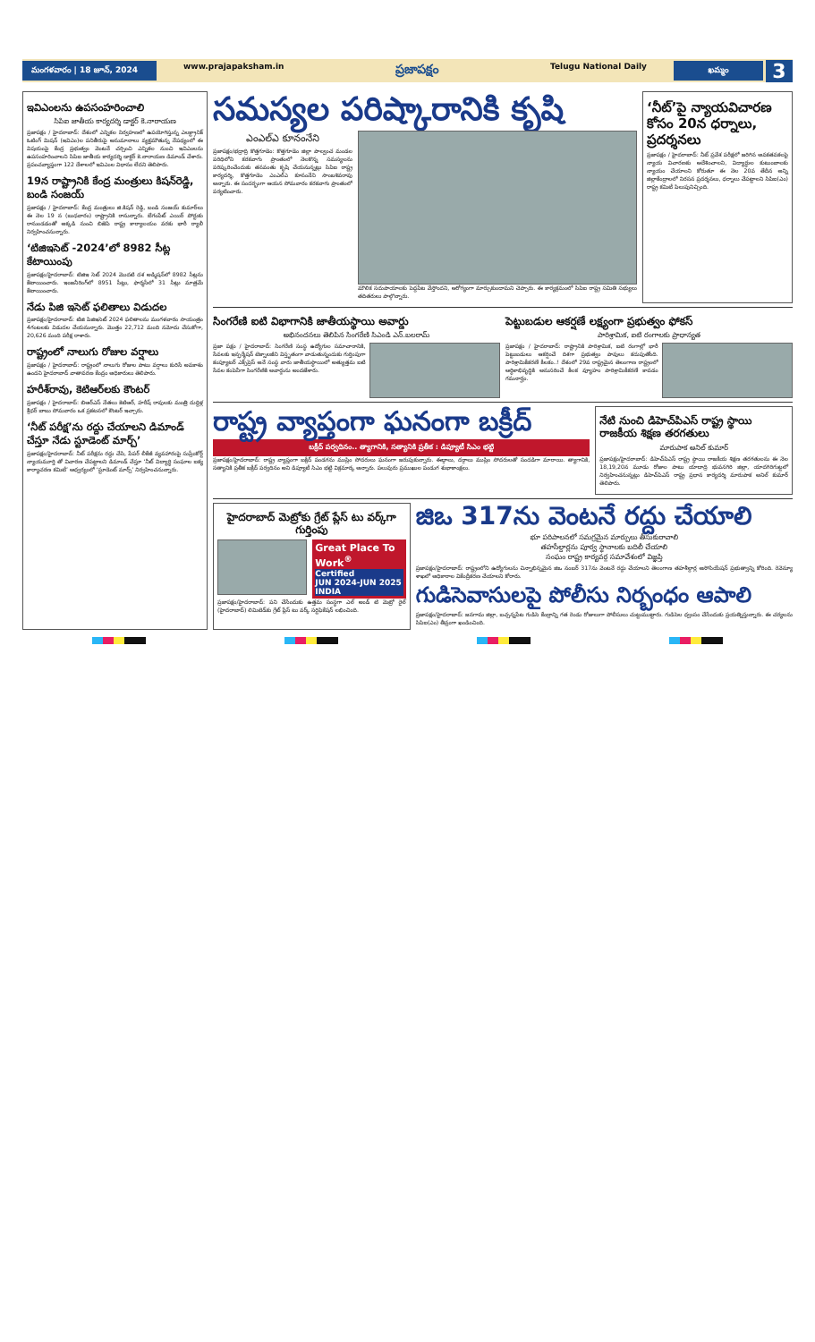మంగళవారం | 18 జూన్, 2024
www.prajapaksham.in ప్రజాపక్షం Telugu National Daily
ఖమ్మం
3
ఇవిఎంలను ఉపసంహరించాలి
సిపిఐ జాతీయ కార్యదర్శి డాక్టర్ కె.నారాయణ
ప్రజాపక్షం / హైదరాబాద్: దేశంలో ఎన్నికల నిర్వహణలో ఉపయోగిస్తున్న ఎలక్ట్రానిక్ ఓటింగ్ మిషన్ (ఇవిఎం)ల పనితీరుపై అనుమానాలు వ్యక్తమౌతున్న నేపథ్యంలో ఈ విషయంపై కేంద్ర ప్రభుత్వం వెంటనే చర్చించి ఎన్నికల నుంచి ఇవిఎంలను ఉపసంహరించాలని సిపిఐ జాతీయ కార్యదర్శి డాక్టర్ కె.నారాయణ డిమాండ్ చేశారు. ప్రపంచవ్యాప్తంగా 122 దేశాలలో ఇవిఎంల విధానం లేదని తెలిపారు.
19న రాష్ట్రానికి కేంద్ర మంత్రులు కిషన్‌రెడ్డి, బండి సంజయ్
ప్రజాపక్షం / హైదరాబాద్: కేంద్ర మంత్రులు జి.కిషన్ రెడ్డి, బండి సంజయ్ కుమార్‌లు ఈ నెల 19 న (బుధవారం) రాష్ట్రానికి రానున్నారు. బేగంపేట్ ఎయిర్ పోర్టుకు రానుండడంతో అక్కడి నుంచి బిజెపి రాష్ట్ర కార్యాలయం వరకు భారీ ర్యాలీ నిర్వహించనున్నారు.
‘టిజిఇసెట్ -2024’లో 8982 సీట్ల కేటాయింపు
ప్రజాపక్షం/హైదరాబాద్: టిజిఇ సెట్ 2024 మొదటి దశ అడ్మిషన్‌లో 8982 సీట్లను కేటాయించారు. ఇంజనీరింగ్‌లో 8951 సీట్లు, ఫార్మసీలో 31 సీట్లు మాత్రమే కేటాయించారు.
నేడు పిజి ఇసెట్ ఫలితాలు విడుదల
ప్రజాపక్షం/హైదరాబాద్: టిజి పిజిఇసెట్ 2024 ఫలితాలను మంగళవారం సాయంత్రం 4గంటలకు విడుదల చేయనున్నారు. మొత్తం 22,712 మంది నమోదు చేసుకోగా, 20,626 మంది పరీక్ష రాశారు.
రాష్ట్రంలో నాలుగు రోజుల వర్షాలు
ప్రజాపక్షం / హైదరాబాద్: రాష్ట్రంలో నాలుగు రోజుల పాటు వర్షాలు కురిసే అవకాశం ఉందని హైదరాబాద్ వాతావరణ కేంద్రం అధికారులు తెలిపారు.
హరీశ్‌రావు, కెటిఆర్‌లకు కౌంటర్
ప్రజాపక్షం / హైదరాబాద్: బిఆర్‌ఎస్ నేతలు కెటిఆర్, హరీష్ రావులకు మంత్రి దుద్దిళ్ల శ్రీధర్ బాబు సోమవారం ఒక ప్రకటనలో కౌంటర్ ఇచ్చారు.
‘నీట్ పరీక్ష’ను రద్దు చేయాలని డిమాండ్ చేస్తూ నేడు స్టూడెంట్ మార్చ్’
ప్రజాపక్షం/హైదరాబాద్: నీట్ పరీక్షను రద్దు చేసి, పేపర్ లీకేజీ వ్యవహారంపై సుప్రీంకోర్ట్ న్యాయమూర్తి తో విచారణ చేపట్టాలని డిమాండ్ చేస్తూ ‘నీట్ విద్యార్థి సంఘాల ఐక్య కార్యాచరణ కమిటీ’ ఆధ్వర్యంలో ‘స్టూడెంట్ మార్చ్’ నిర్వహించనున్నారు.
సమస్యల పరిష్కారానికి కృషి
ఎంఎల్ఎ కూనంనేని
ప్రజాపక్షం/భద్రాద్రి కొత్తగూడెం: కొత్తగూడెం జిల్లా పాల్వంచ మండల పరిధిలోని కరకవాగు ప్రాంతంలో నెలకొన్న సమస్యలను పరిష్కరించేందుకు తనవంతు కృషి చేయనున్నట్లు సిపిఐ రాష్ట్ర కార్యదర్శి, కొత్తగూడెం ఎంఎల్ఎ కూనంనేని సాంబశివరావు అన్నారు. ఈ సందర్భంగా ఆయన సోమవారం కరకవాగు ప్రాంతంలో పర్యటించారు.
మౌలిక సదుపాయాలకు పెద్దపీట వేస్తోందని, ఆరోగ్యంగా మార్చుకుందామని చెప్పారు. ఈ కార్యక్రమంలో సిపిఐ రాష్ట్ర సమితి సభ్యులు తదితరులు పాల్గొన్నారు.
‘నీట్’పై న్యాయవిచారణ కోసం 20న ధర్నాలు, ప్రదర్శనలు
ప్రజాపక్షం / హైదరాబాద్: నీట్ ప్రవేశ పరీక్షలో జరిగిన అవకతవకలపై న్యాయ విచారణకు ఆదేశించాలని, విద్యార్థుల కుటుంబాలకు న్యాయం చేయాలని కోరుతూ ఈ నెల 20వ తేదీన అన్ని జిల్లాకేంద్రాలలో నిరసన ప్రదర్శనలు, ధర్నాలు చేపట్టాలని సిపిఐ(ఎం) రాష్ట్ర కమిటీ పిలుపునిచ్చింది.
సింగరేణి ఐటి విభాగానికి జాతీయస్థాయి అవార్డు
అభినందనలు తెలిపిన సింగరేణి సిఎండి ఎన్.బలరామ్
ప్రజా పక్షం / హైదరాబాద్: సింగరేణి సంస్థ ఉద్యోగుల సమాచారానికి, సేవలకు ఇన్ఫర్మేషన్ టెక్నాలజీని విస్తృతంగా వాడుతున్నందుకు గుర్తింపుగా కంప్యూటర్ ఎక్స్‌ప్రెస్ అనే సంస్థ వారు జాతీయస్థాయిలో అత్యుత్తమ ఐటి సేవల కంపెనీగా సింగరేణికి అవార్డును అందజేశారు.
పెట్టుబడుల ఆకర్షణే లక్ష్యంగా ప్రభుత్వం ఫోకస్
పారిశ్రామిక, ఐటి రంగాలకు ప్రాధాన్యత
ప్రజాపక్షం / హైదరాబాద్: రాష్ట్రానికి పారిశ్రామిక, ఐటి రంగాల్లో భారీ పెట్టుబడులు ఆకర్షించే దిశగా ప్రభుత్వం పావులు కదుపుతోంది. పారిశ్రామికీకరణే కీలకం..! దేశంలో 29వ రాష్ట్రమైన తెలంగాణ రాష్ట్రంలో ఆర్థికాభివృద్ధికి అనుసరించే కీలక వ్యూహం పారిశ్రామికీకరణే కావడం గమనార్హం.
రాష్ట్ర వ్యాప్తంగా ఘనంగా బక్రీద్
బక్రీద్ పర్వదినం.. త్యాగానికి, సత్యానికి ప్రతీక : డిప్యూటీ సిఎం భట్టి
ప్రజాపక్షం/హైదరాబాద్: రాష్ట్ర వ్యాప్తంగా బక్రీద్ పండగను ముస్లిం సోదరులు ఘనంగా జరుపుకున్నారు. ఈద్గాలు, దర్గాలు ముస్లిం సోదరులతో సందడిగా మారాయి. త్యాగానికి, సత్యానికి ప్రతీక బక్రీద్ పర్వదినం అని డిప్యూటీ సిఎం భట్టి విక్రమార్క అన్నారు. పలువురు ప్రముఖుల పండుగ శుభాకాంక్షలు.
నేటి నుంచి డిహెచ్‌పిఎస్ రాష్ట్ర స్థాయి రాజకీయ శిక్షణ తరగతులు
మారుపాక అనిల్ కుమార్
ప్రజాపక్షం/హైదరాబాద్: డిహెచ్‌పిఎస్ రాష్ట్ర స్థాయి రాజకీయ శిక్షణ తరగతులను ఈ నెల 18,19,20న మూడు రోజుల పాటు యాదాద్రి భువనగిరి జిల్లా, యాదగిరిగుట్టలో నిర్వహించనున్నట్లు డిహెచ్‌పిఎస్ రాష్ట్ర ప్రధాన కార్యదర్శి మారుపాక అనిల్ కుమార్ తెలిపారు.
హైదరాబాద్ మెట్రోకు గ్రేట్ ప్లేస్ టు వర్క్‌గా గుర్తింపు
Great Place To Work<sup>®</sup>
Certified
JUN 2024-JUN 2025
INDIA
ప్రజాపక్షం/హైదరాబాద్: పని చేసేందుకు ఉత్తమ సంస్థగా ఎల్ అండ్ టి మెట్రో రైల్ (హైదరాబాద్) లిమిటెడ్‌కు గ్రేట్ ప్లేస్ టు వర్క్ సర్టిఫికేషన్ లభించింది.
జిఒ 317ను వెంటనే రద్దు చేయాలి
భూ పరిపాలనలో సమగ్రమైన మార్పులు తీసుకురావాలి
తహసీల్దార్లను పూర్వ స్థానాలకు బదిలీ చేయాలి
సంఘం రాష్ట్ర కార్యవర్గ సమావేశంలో విజ్ఞప్తి
ప్రజాపక్షం/హైదరాబాద్: రాష్ట్రంలోని ఉద్యోగులను చిన్నాభిన్నమైన జిఒ నంబర్ 317ను వెంటనే రద్దు చేయాలని తెలంగాణ తహశీల్దార్ల అసోసియేషన్ ప్రభుత్వాన్ని కోరింది. రెవెన్యూ శాఖలో అధికారాల వికేంద్రీకరణ చేయాలని కోరారు.
గుడిసెవాసులపై పోలీసు నిర్బంధం ఆపాలి
ప్రజాపక్షం/హైదరాబాద్: జనగామ జిల్లా, బచ్చన్నపేట గుడిసె కేంద్రాన్ని గత రెండు రోజులుగా పోలీసులు చుట్టుముట్టారు. గుడిసెల ధ్వంసం చేసేందుకు ప్రయత్నిస్తున్నారు. ఈ చర్యలను సిపిఐ(ఎం) తీవ్రంగా ఖండించింది.